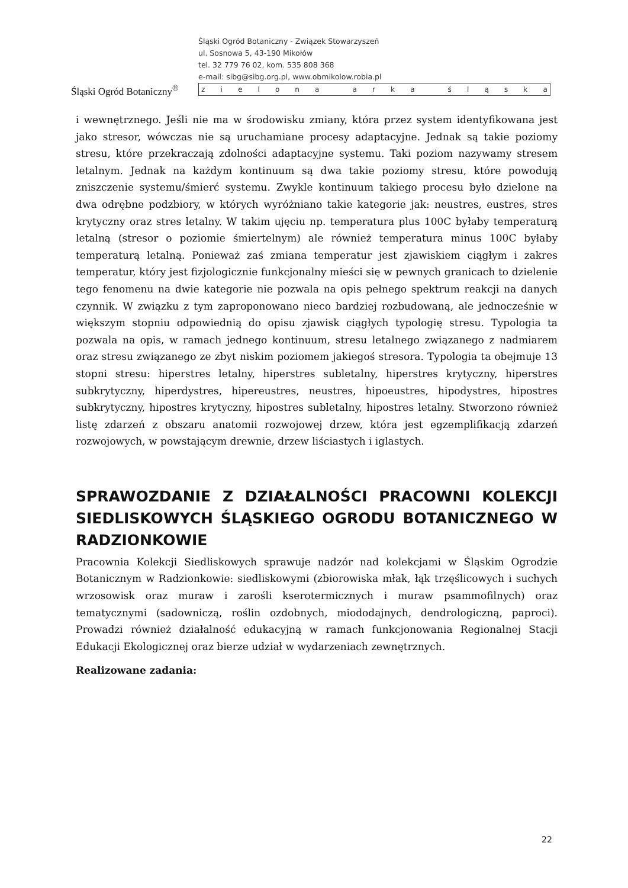Śląski Ogród Botaniczny<sup>®</sup>
Śląski Ogród Botaniczny - Związek Stowarzyszeń
ul. Sosnowa 5, 43-190 Mikołów
tel. 32 779 76 02, kom. 535 808 368
e-mail: sibg@sibg.org.pl, www.obmikolow.robia.pl
z i e l o n a a r k a ś l ą s k a
i wewnętrznego. Jeśli nie ma w środowisku zmiany, która przez system identyfikowana jest jako stresor, wówczas nie są uruchamiane procesy adaptacyjne. Jednak są takie poziomy stresu, które przekraczają zdolności adaptacyjne systemu. Taki poziom nazywamy stresem letalnym. Jednak na każdym kontinuum są dwa takie poziomy stresu, które powodują zniszczenie systemu/śmierć systemu. Zwykle kontinuum takiego procesu było dzielone na dwa odrębne podzbiory, w których wyróżniano takie kategorie jak: neustres, eustres, stres krytyczny oraz stres letalny. W takim ujęciu np. temperatura plus 100C byłaby temperaturą letalną (stresor o poziomie śmiertelnym) ale również temperatura minus 100C byłaby temperaturą letalną. Ponieważ zaś zmiana temperatur jest zjawiskiem ciągłym i zakres temperatur, który jest fizjologicznie funkcjonalny mieści się w pewnych granicach to dzielenie tego fenomenu na dwie kategorie nie pozwala na opis pełnego spektrum reakcji na danych czynnik. W związku z tym zaproponowano nieco bardziej rozbudowaną, ale jednocześnie w większym stopniu odpowiednią do opisu zjawisk ciągłych typologię stresu. Typologia ta pozwala na opis, w ramach jednego kontinuum, stresu letalnego związanego z nadmiarem oraz stresu związanego ze zbyt niskim poziomem jakiegoś stresora. Typologia ta obejmuje 13 stopni stresu: hiperstres letalny, hiperstres subletalny, hiperstres krytyczny, hiperstres subkrytyczny, hiperdystres, hipereustres, neustres, hipoeustres, hipodystres, hipostres subkrytyczny, hipostres krytyczny, hipostres subletalny, hipostres letalny. Stworzono również listę zdarzeń z obszaru anatomii rozwojowej drzew, która jest egzemplifikacją zdarzeń rozwojowych, w powstającym drewnie, drzew liściastych i iglastych.
SPRAWOZDANIE Z DZIAŁALNOŚCI PRACOWNI KOLEKCJI SIEDLISKOWYCH ŚLĄSKIEGO OGRODU BOTANICZNEGO W RADZIONKOWIE
Pracownia Kolekcji Siedliskowych sprawuje nadzór nad kolekcjami w Śląskim Ogrodzie Botanicznym w Radzionkowie: siedliskowymi (zbiorowiska młak, łąk trzęślicowych i suchych wrzosowisk oraz muraw i zarośli kserotermicznych i muraw psammofilnych) oraz tematycznymi (sadowniczą, roślin ozdobnych, miododajnych, dendrologiczną, paproci). Prowadzi również działalność edukacyjną w ramach funkcjonowania Regionalnej Stacji Edukacji Ekologicznej oraz bierze udział w wydarzeniach zewnętrznych.
Realizowane zadania:
22